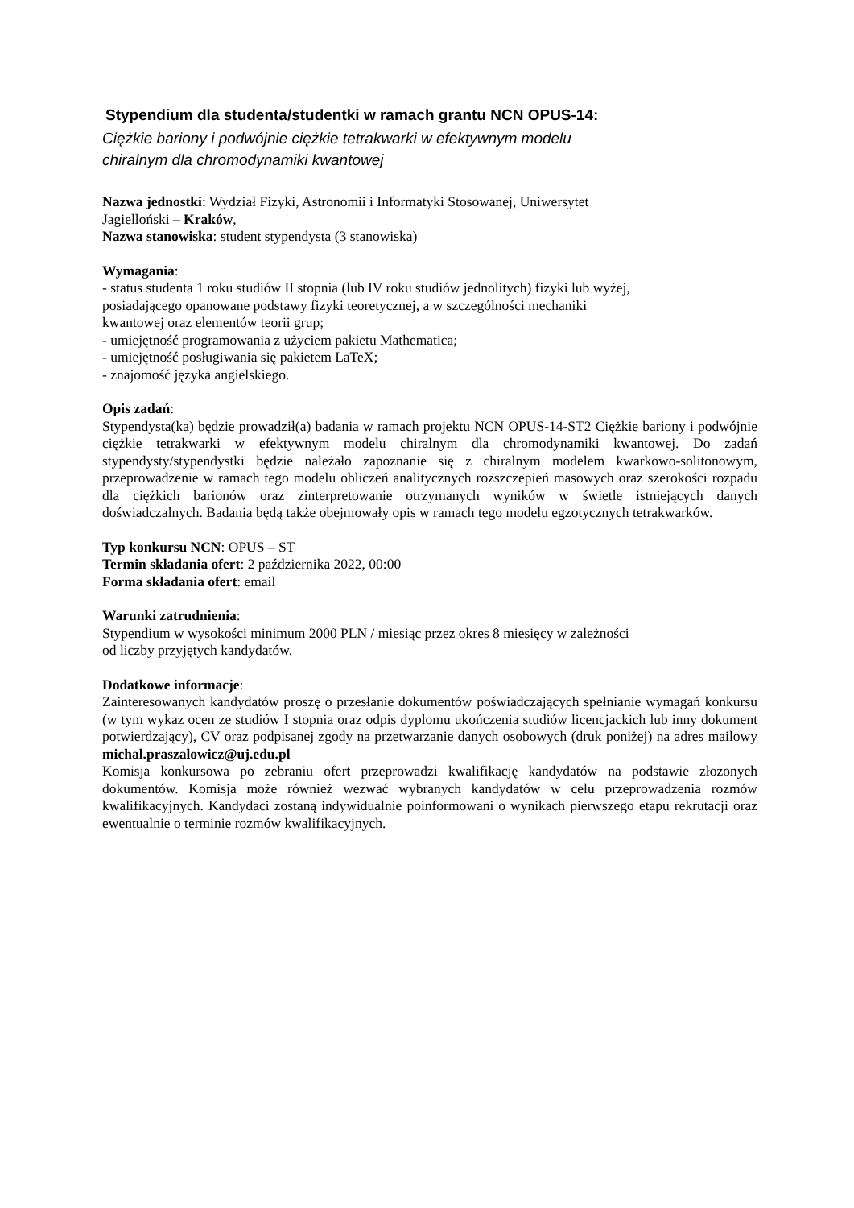Stypendium dla studenta/studentki w ramach grantu NCN OPUS-14:
Ciężkie bariony i podwójnie ciężkie tetrakwarki w efektywnym modelu
chiralnym dla chromodynamiki kwantowej
Nazwa jednostki: Wydział Fizyki, Astronomii i Informatyki Stosowanej, Uniwersytet
Jagielloński – Kraków,
Nazwa stanowiska: student stypendysta (3 stanowiska)
Wymagania:
- status studenta 1 roku studiów II stopnia (lub IV roku studiów jednolitych) fizyki lub wyżej,
posiadającego opanowane podstawy fizyki teoretycznej, a w szczególności mechaniki
kwantowej oraz elementów teorii grup;
- umiejętność programowania z użyciem pakietu Mathematica;
- umiejętność posługiwania się pakietem LaTeX;
- znajomość języka angielskiego.
Opis zadań:
Stypendysta(ka) będzie prowadził(a) badania w ramach projektu NCN OPUS-14-ST2 Ciężkie bariony i podwójnie ciężkie tetrakwarki w efektywnym modelu chiralnym dla chromodynamiki kwantowej. Do zadań stypendysty/stypendystki będzie należało zapoznanie się z chiralnym modelem kwarkowo-solitonowym, przeprowadzenie w ramach tego modelu obliczeń analitycznych rozszczepień masowych oraz szerokości rozpadu dla ciężkich barionów oraz zinterpretowanie otrzymanych wyników w świetle istniejących danych doświadczalnych. Badania będą także obejmowały opis w ramach tego modelu egzotycznych tetrakwarków.
Typ konkursu NCN: OPUS – ST
Termin składania ofert: 2 października 2022, 00:00
Forma składania ofert: email
Warunki zatrudnienia:
Stypendium w wysokości minimum 2000 PLN / miesiąc przez okres 8 miesięcy w zależności
od liczby przyjętych kandydatów.
Dodatkowe informacje:
Zainteresowanych kandydatów proszę o przesłanie dokumentów poświadczających spełnianie wymagań konkursu (w tym wykaz ocen ze studiów I stopnia oraz odpis dyplomu ukończenia studiów licencjackich lub inny dokument potwierdzający), CV oraz podpisanej zgody na przetwarzanie danych osobowych (druk poniżej) na adres mailowy michal.praszalowicz@uj.edu.pl
Komisja konkursowa po zebraniu ofert przeprowadzi kwalifikację kandydatów na podstawie złożonych dokumentów. Komisja może również wezwać wybranych kandydatów w celu przeprowadzenia rozmów kwalifikacyjnych. Kandydaci zostaną indywidualnie poinformowani o wynikach pierwszego etapu rekrutacji oraz ewentualnie o terminie rozmów kwalifikacyjnych.